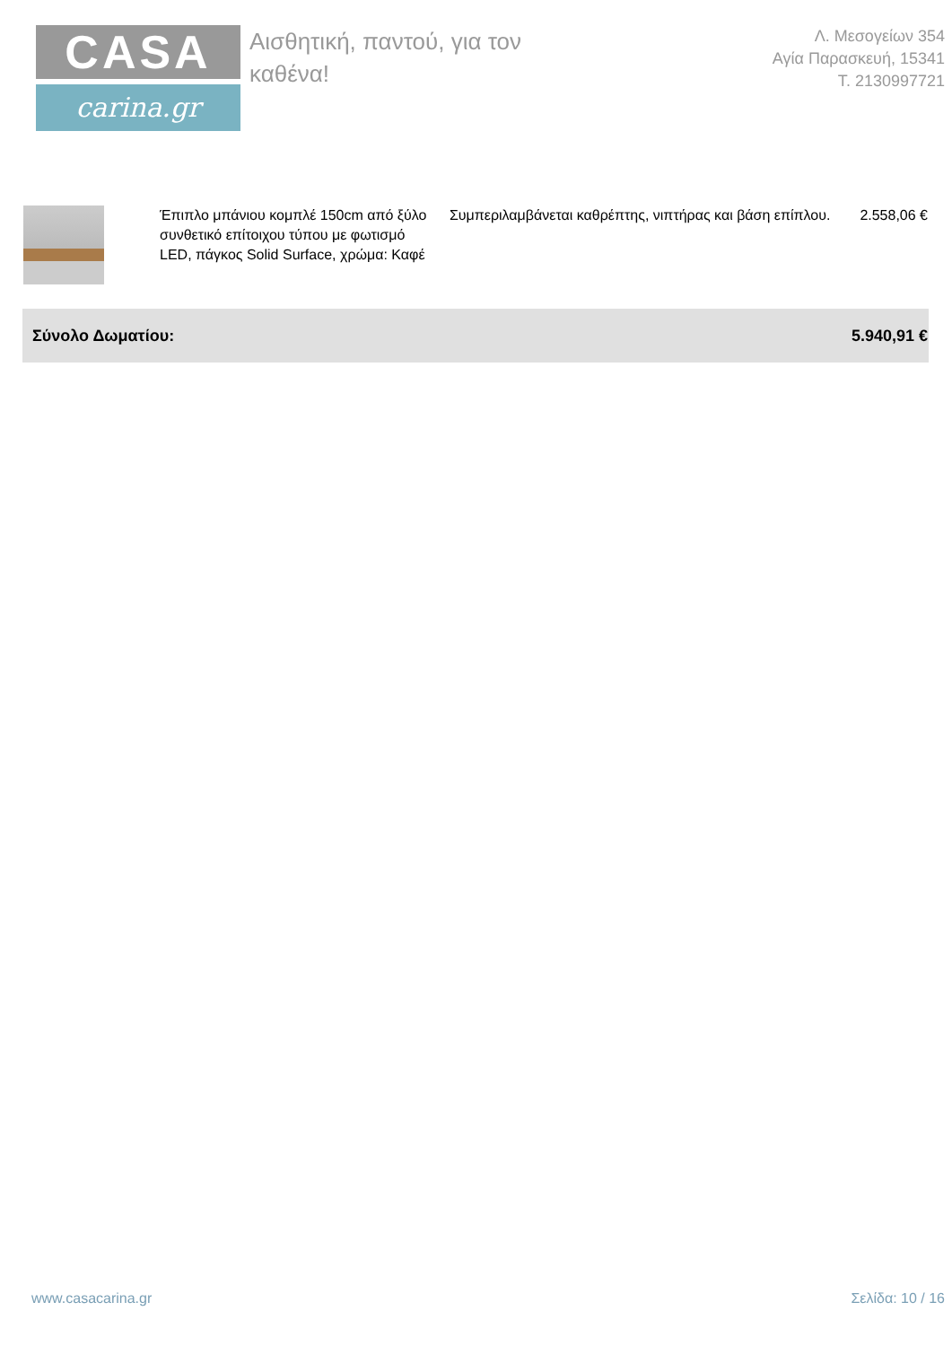CASA
carina.gr
Αισθητική, παντού, για τον καθένα!
Λ. Μεσογείων 354
Αγία Παρασκευή, 15341
Τ. 2130997721
| | Έπιπλο μπάνιου κομπλέ 150cm από ξύλο συνθετικό επίτοιχου τύπου με φωτισμό LED, πάγκος Solid Surface, χρώμα: Καφέ | Συμπεριλαμβάνεται καθρέπτης, νιπτήρας και βάση επίπλου. | 2.558,06 € |
Σύνολο Δωματίου: 5.940,91 €
www.casacarina.gr Σελίδα: 10 / 16